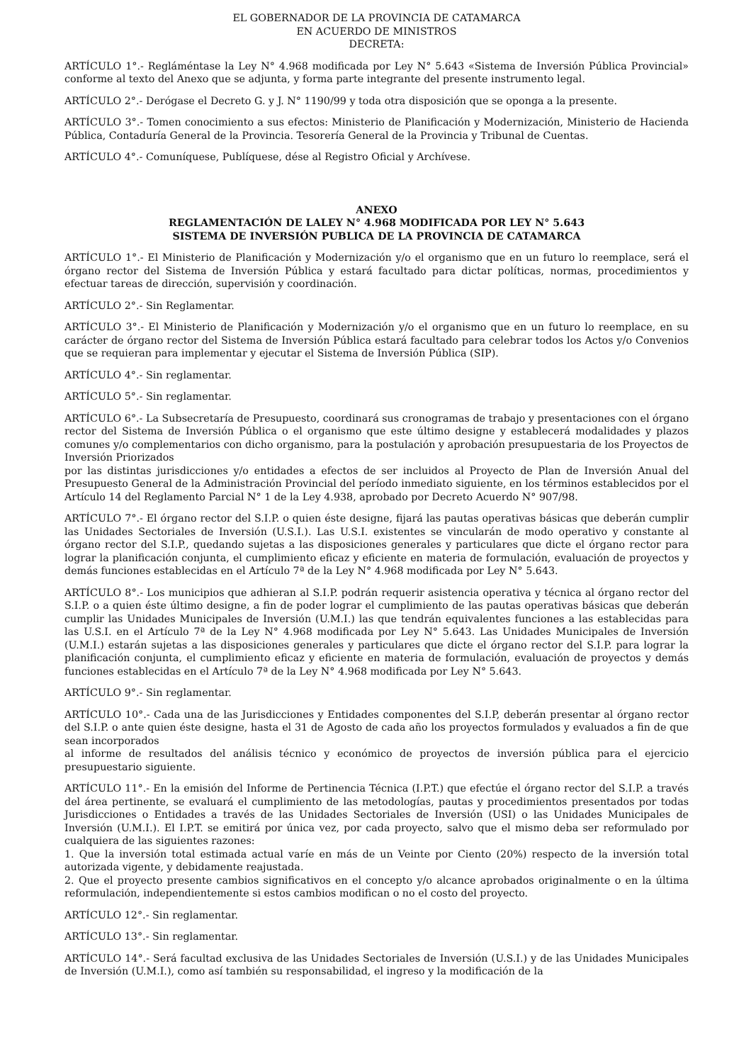EL GOBERNADOR DE LA PROVINCIA DE CATAMARCA
EN ACUERDO DE MINISTROS
DECRETA:
ARTÍCULO 1°.- Regláméntase la Ley N° 4.968 modificada por Ley N° 5.643 «Sistema de Inversión Pública Provincial» conforme al texto del Anexo que se adjunta, y forma parte integrante del presente instrumento legal.
ARTÍCULO 2°.- Derógase el Decreto G. y J. N° 1190/99 y toda otra disposición que se oponga a la presente.
ARTÍCULO 3°.- Tomen conocimiento a sus efectos: Ministerio de Planificación y Modernización, Ministerio de Hacienda Pública, Contaduría General de la Provincia. Tesorería General de la Provincia y Tribunal de Cuentas.
ARTÍCULO 4°.- Comuníquese, Publíquese, dése al Registro Oficial y Archívese.
ANEXO
REGLAMENTACIÓN DE LALEY N° 4.968 MODIFICADA POR LEY N° 5.643
SISTEMA DE INVERSIÓN PUBLICA DE LA PROVINCIA DE CATAMARCA
ARTÍCULO 1°.- El Ministerio de Planificación y Modernización y/o el organismo que en un futuro lo reemplace, será el órgano rector del Sistema de Inversión Pública y estará facultado para dictar políticas, normas, procedimientos y efectuar tareas de dirección, supervisión y coordinación.
ARTÍCULO 2°.- Sin Reglamentar.
ARTÍCULO 3°.- El Ministerio de Planificación y Modernización y/o el organismo que en un futuro lo reemplace, en su carácter de órgano rector del Sistema de Inversión Pública estará facultado para celebrar todos los Actos y/o Convenios que se requieran para implementar y ejecutar el Sistema de Inversión Pública (SIP).
ARTÍCULO 4°.- Sin reglamentar.
ARTÍCULO 5°.- Sin reglamentar.
ARTÍCULO 6°.- La Subsecretaría de Presupuesto, coordinará sus cronogramas de trabajo y presentaciones con el órgano rector del Sistema de Inversión Pública o el organismo que este último designe y establecerá modalidades y plazos comunes y/o complementarios con dicho organismo, para la postulación y aprobación presupuestaria de los Proyectos de Inversión Priorizados
por las distintas jurisdicciones y/o entidades a efectos de ser incluidos al Proyecto de Plan de Inversión Anual del Presupuesto General de la Administración Provincial del período inmediato siguiente, en los términos establecidos por el Artículo 14 del Reglamento Parcial N° 1 de la Ley 4.938, aprobado por Decreto Acuerdo N° 907/98.
ARTÍCULO 7°.- El órgano rector del S.I.P. o quien éste designe, fijará las pautas operativas básicas que deberán cumplir las Unidades Sectoriales de Inversión (U.S.I.). Las U.S.I. existentes se vincularán de modo operativo y constante al órgano rector del S.I.P., quedando sujetas a las disposiciones generales y particulares que dicte el órgano rector para lograr la planificación conjunta, el cumplimiento eficaz y eficiente en materia de formulación, evaluación de proyectos y demás funciones establecidas en el Artículo 7ª de la Ley N° 4.968 modificada por Ley N° 5.643.
ARTÍCULO 8°.- Los municipios que adhieran al S.I.P. podrán requerir asistencia operativa y técnica al órgano rector del S.I.P. o a quien éste último designe, a fin de poder lograr el cumplimiento de las pautas operativas básicas que deberán cumplir las Unidades Municipales de Inversión (U.M.I.) las que tendrán equivalentes funciones a las establecidas para las U.S.I. en el Artículo 7ª de la Ley N° 4.968 modificada por Ley N° 5.643. Las Unidades Municipales de Inversión (U.M.I.) estarán sujetas a las disposiciones generales y particulares que dicte el órgano rector del S.I.P. para lograr la planificación conjunta, el cumplimiento eficaz y eficiente en materia de formulación, evaluación de proyectos y demás funciones establecidas en el Artículo 7ª de la Ley N° 4.968 modificada por Ley N° 5.643.
ARTÍCULO 9°.- Sin reglamentar.
ARTÍCULO 10°.- Cada una de las Jurisdicciones y Entidades componentes del S.I.P, deberán presentar al órgano rector del S.I.P. o ante quien éste designe, hasta el 31 de Agosto de cada año los proyectos formulados y evaluados a fin de que sean incorporados
al informe de resultados del análisis técnico y económico de proyectos de inversión pública para el ejercicio presupuestario siguiente.
ARTÍCULO 11°.- En la emisión del Informe de Pertinencia Técnica (I.P.T.) que efectúe el órgano rector del S.I.P. a través del área pertinente, se evaluará el cumplimiento de las metodologías, pautas y procedimientos presentados por todas Jurisdicciones o Entidades a través de las Unidades Sectoriales de Inversión (USI) o las Unidades Municipales de Inversión (U.M.I.). El I.P.T. se emitirá por única vez, por cada proyecto, salvo que el mismo deba ser reformulado por cualquiera de las siguientes razones:
1. Que la inversión total estimada actual varíe en más de un Veinte por Ciento (20%) respecto de la inversión total autorizada vigente, y debidamente reajustada.
2. Que el proyecto presente cambios significativos en el concepto y/o alcance aprobados originalmente o en la última reformulación, independientemente si estos cambios modifican o no el costo del proyecto.
ARTÍCULO 12°.- Sin reglamentar.
ARTÍCULO 13°.- Sin reglamentar.
ARTÍCULO 14°.- Será facultad exclusiva de las Unidades Sectoriales de Inversión (U.S.I.) y de las Unidades Municipales de Inversión (U.M.I.), como así también su responsabilidad, el ingreso y la modificación de la